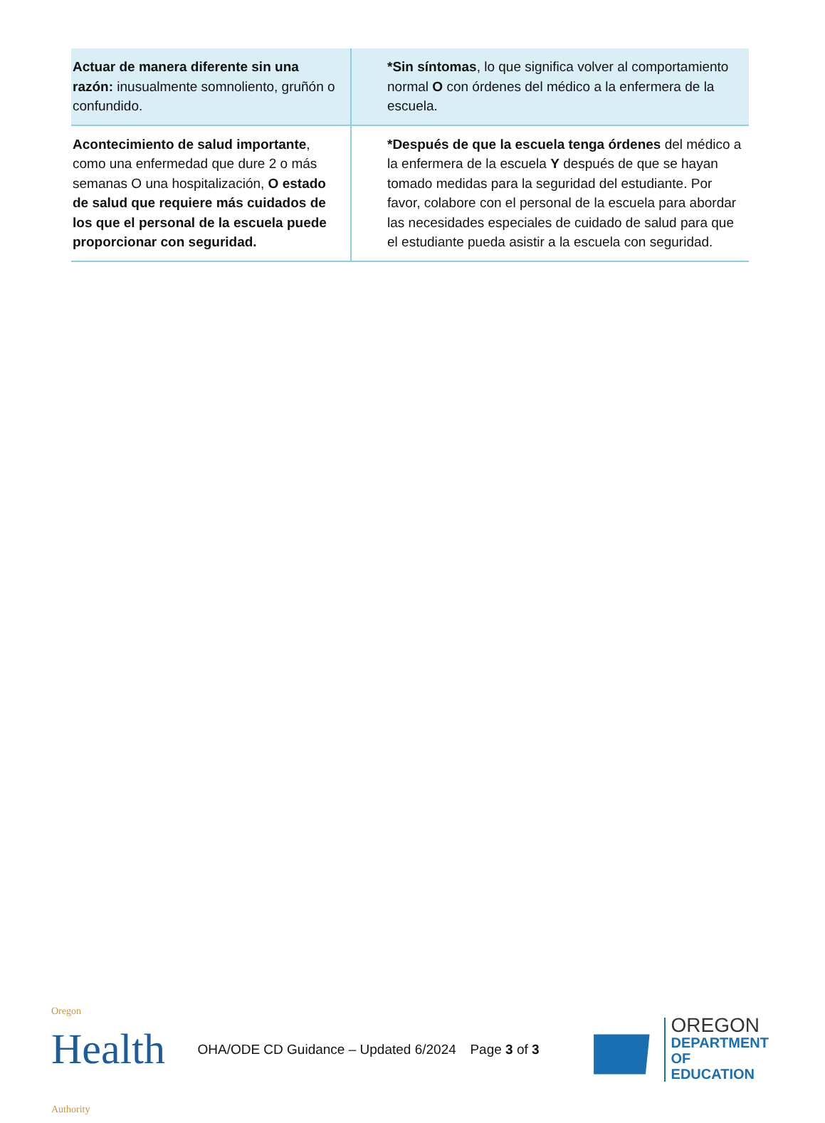| Actuar de manera diferente sin una razón: inusualmente somnoliento, gruñón o confundido. | *Sin síntomas , lo que significa volver al comportamiento normal O con órdenes del médico a la enfermera de la escuela. |
| Acontecimiento de salud importante , como una enfermedad que dure 2 o más semanas O una hospitalización, O estado de salud que requiere más cuidados de los que el personal de la escuela puede proporcionar con seguridad. | *Después de que la escuela tenga órdenes del médico a la enfermera de la escuela Y después de que se hayan tomado medidas para la seguridad del estudiante. Por favor, colabore con el personal de la escuela para abordar las necesidades especiales de cuidado de salud para que el estudiante pueda asistir a la escuela con seguridad. |
Oregon
Health Authority
OHA/ODE CD Guidance – Updated 6/2024
Page 3 of 3
OREGON
DEPARTMENT OF
EDUCATION